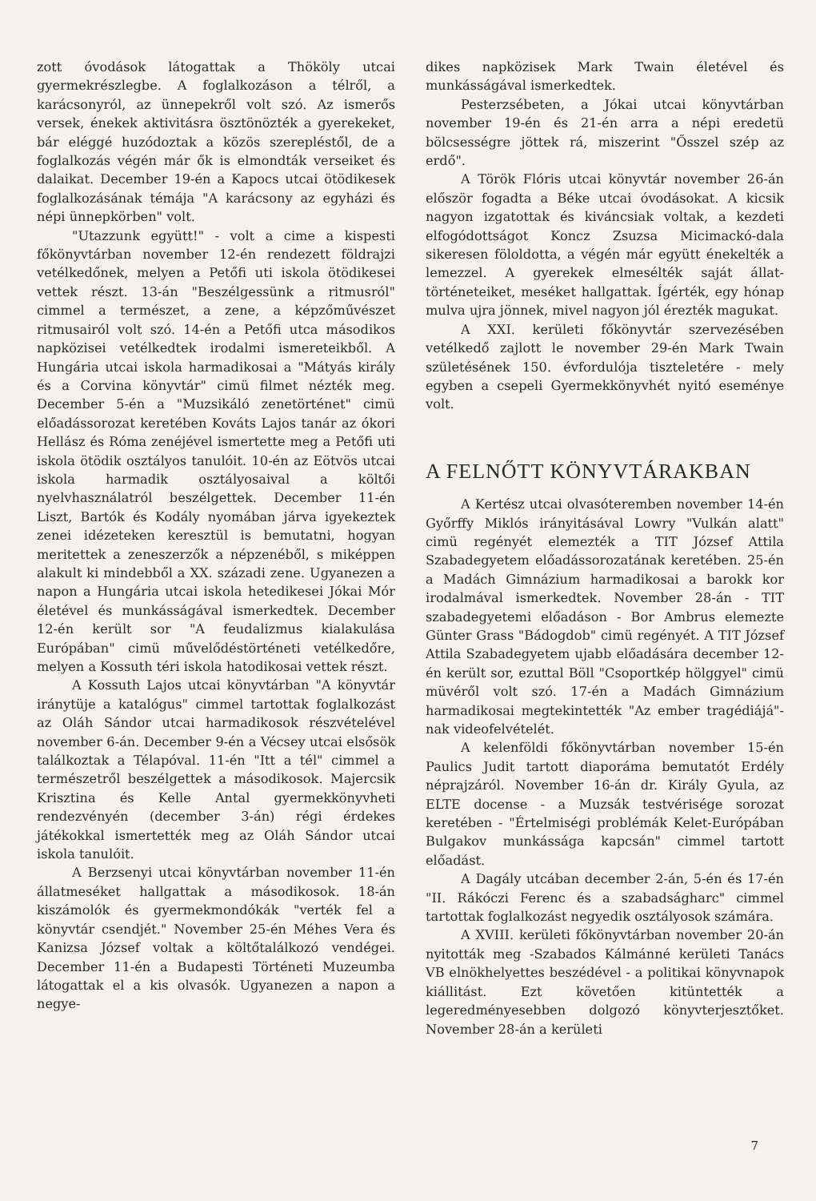zott óvodások látogattak a Thököly utcai gyermekrészlegbe. A foglalkozáson a télről, a karácsonyról, az ünnepekről volt szó. Az ismerős versek, énekek aktivitásra ösztönözték a gyerekeket, bár eléggé huzódoztak a közös szerepléstől, de a foglalkozás végén már ők is elmondták verseiket és dalaikat. December 19-én a Kapocs utcai ötödikesek foglalkozásának témája "A karácsony az egyházi és népi ünnepkörben" volt.
"Utazzunk együtt!" - volt a cime a kispesti főkönyvtárban november 12-én rendezett földrajzi vetélkedőnek, melyen a Petőfi uti iskola ötödikesei vettek részt. 13-án "Beszélgessünk a ritmusról" cimmel a természet, a zene, a képzőművészet ritmusairól volt szó. 14-én a Petőfi utca másodikos napközisei vetélkedtek irodalmi ismereteikből. A Hungária utcai iskola harmadikosai a "Mátyás király és a Corvina könyvtár" cimü filmet nézték meg. December 5-én a "Muzsikáló zenetörténet" cimü előadássorozat keretében Kováts Lajos tanár az ókori Hellász és Róma zenéjével ismertette meg a Petőfi uti iskola ötödik osztályos tanulóit. 10-én az Eötvös utcai iskola harmadik osztályosaival a költői nyelvhasználatról beszélgettek. December 11-én Liszt, Bartók és Kodály nyomában járva igyekeztek zenei idézeteken keresztül is bemutatni, hogyan meritettek a zeneszerzők a népzenéből, s miképpen alakult ki mindebből a XX. századi zene. Ugyanezen a napon a Hungária utcai iskola hetedikesei Jókai Mór életével és munkásságával ismerkedtek. December 12-én került sor "A feudalizmus kialakulása Európában" cimü művelődéstörténeti vetélkedőre, melyen a Kossuth téri iskola hatodikosai vettek részt.
A Kossuth Lajos utcai könyvtárban "A könyvtár iránytüje a katalógus" cimmel tartottak foglalkozást az Oláh Sándor utcai harmadikosok részvételével november 6-án. December 9-én a Vécsey utcai elsősök találkoztak a Télapóval. 11-én "Itt a tél" cimmel a természetről beszélgettek a másodikosok. Majercsik Krisztina és Kelle Antal gyermekkönyvheti rendezvényén (december 3-án) régi érdekes játékokkal ismertették meg az Oláh Sándor utcai iskola tanulóit.
A Berzsenyi utcai könyvtárban november 11-én állatmeséket hallgattak a másodikosok. 18-án kiszámolók és gyermekmondókák "verték fel a könyvtár csendjét." November 25-én Méhes Vera és Kanizsa József voltak a költőtalálkozó vendégei. December 11-én a Budapesti Történeti Muzeumba látogattak el a kis olvasók. Ugyanezen a napon a negye-
dikes napközisek Mark Twain életével és munkásságával ismerkedtek.
Pesterzsébeten, a Jókai utcai könyvtárban november 19-én és 21-én arra a népi eredetü bölcsességre jöttek rá, miszerint "Ősszel szép az erdő".
A Török Flóris utcai könyvtár november 26-án először fogadta a Béke utcai óvodásokat. A kicsik nagyon izgatottak és kiváncsiak voltak, a kezdeti elfogódottságot Koncz Zsuzsa Micimackó-dala sikeresen föloldotta, a végén már együtt énekelték a lemezzel. A gyerekek elmesélték saját állat-történeteiket, meséket hallgattak. Ígérték, egy hónap mulva ujra jönnek, mivel nagyon jól érezték magukat.
A XXI. kerületi főkönyvtár szervezésében vetélkedő zajlott le november 29-én Mark Twain születésének 150. évfordulója tiszteletére - mely egyben a csepeli Gyermekkönyvhét nyitó eseménye volt.
A FELNŐTT KÖNYVTÁRAKBAN
A Kertész utcai olvasóteremben november 14-én Győrffy Miklós irányitásával Lowry "Vulkán alatt" cimü regényét elemezték a TIT József Attila Szabadegyetem előadássorozatának keretében. 25-én a Madách Gimnázium harmadikosai a barokk kor irodalmával ismerkedtek. November 28-án - TIT szabadegyetemi előadáson - Bor Ambrus elemezte Günter Grass "Bádogdob" cimü regényét. A TIT József Attila Szabadegyetem ujabb előadására december 12-én került sor, ezuttal Böll "Csoportkép hölggyel" cimü müvéről volt szó. 17-én a Madách Gimnázium harmadikosai megtekintették "Az ember tragédiájá"-nak videofelvételét.
A kelenföldi főkönyvtárban november 15-én Paulics Judit tartott diaporáma bemutatót Erdély néprajzáról. November 16-án dr. Király Gyula, az ELTE docense - a Muzsák testvérisége sorozat keretében - "Értelmiségi problémák Kelet-Európában Bulgakov munkássága kapcsán" cimmel tartott előadást.
A Dagály utcában december 2-án, 5-én és 17-én "II. Rákóczi Ferenc és a szabadságharc" cimmel tartottak foglalkozást negyedik osztályosok számára.
A XVIII. kerületi főkönyvtárban november 20-án nyitották meg -Szabados Kálmánné kerületi Tanács VB elnökhelyettes beszédével - a politikai könyvnapok kiállitást. Ezt követően kitüntették a legeredményesebben dolgozó könyvterjesztőket. November 28-án a kerületi
7